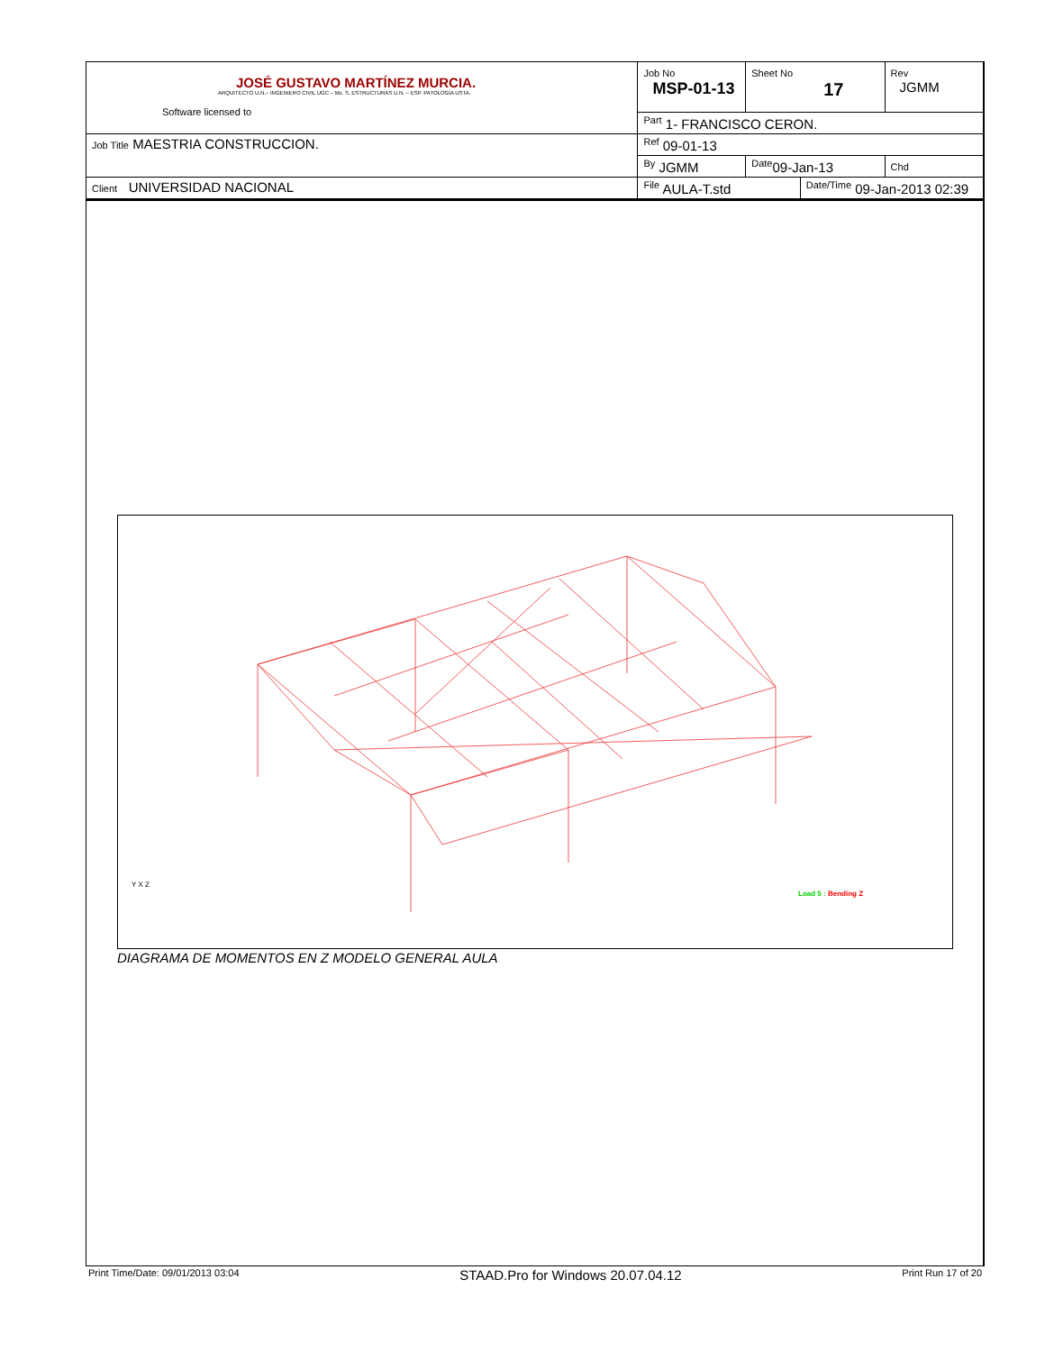| JOSÉ GUSTAVO MARTÍNEZ MURCIA. ARQUITECTO U.N.– INGENIERO CIVIL UGC – Mc. S. ESTRUCTURAS U.N. – ESP. PATOLOGÍA USTA. Software licensed to | Job No MSP-01-13 | Sheet No 17 | | Rev JGMM |
| | <sup>Part</sup> 1- FRANCISCO CERON. | | | |
| Job Title MAESTRIA CONSTRUCCION. | <sup>Ref</sup> 09-01-13 | | | |
| | <sup>By</sup> JGMM | <sup>Date</sup>09-Jan-13 | | Chd |
| Client UNIVERSIDAD NACIONAL | <sup>File</sup> AULA-T.std | | <sup>Date/Time</sup> 09-Jan-2013 02:39 | |
Load 5 : Bending Z
Y X Z
DIAGRAMA DE MOMENTOS EN Z MODELO GENERAL AULA
Print Time/Date: 09/01/2013 03:04 STAAD.Pro for Windows 20.07.04.12 Print Run 17 of 20